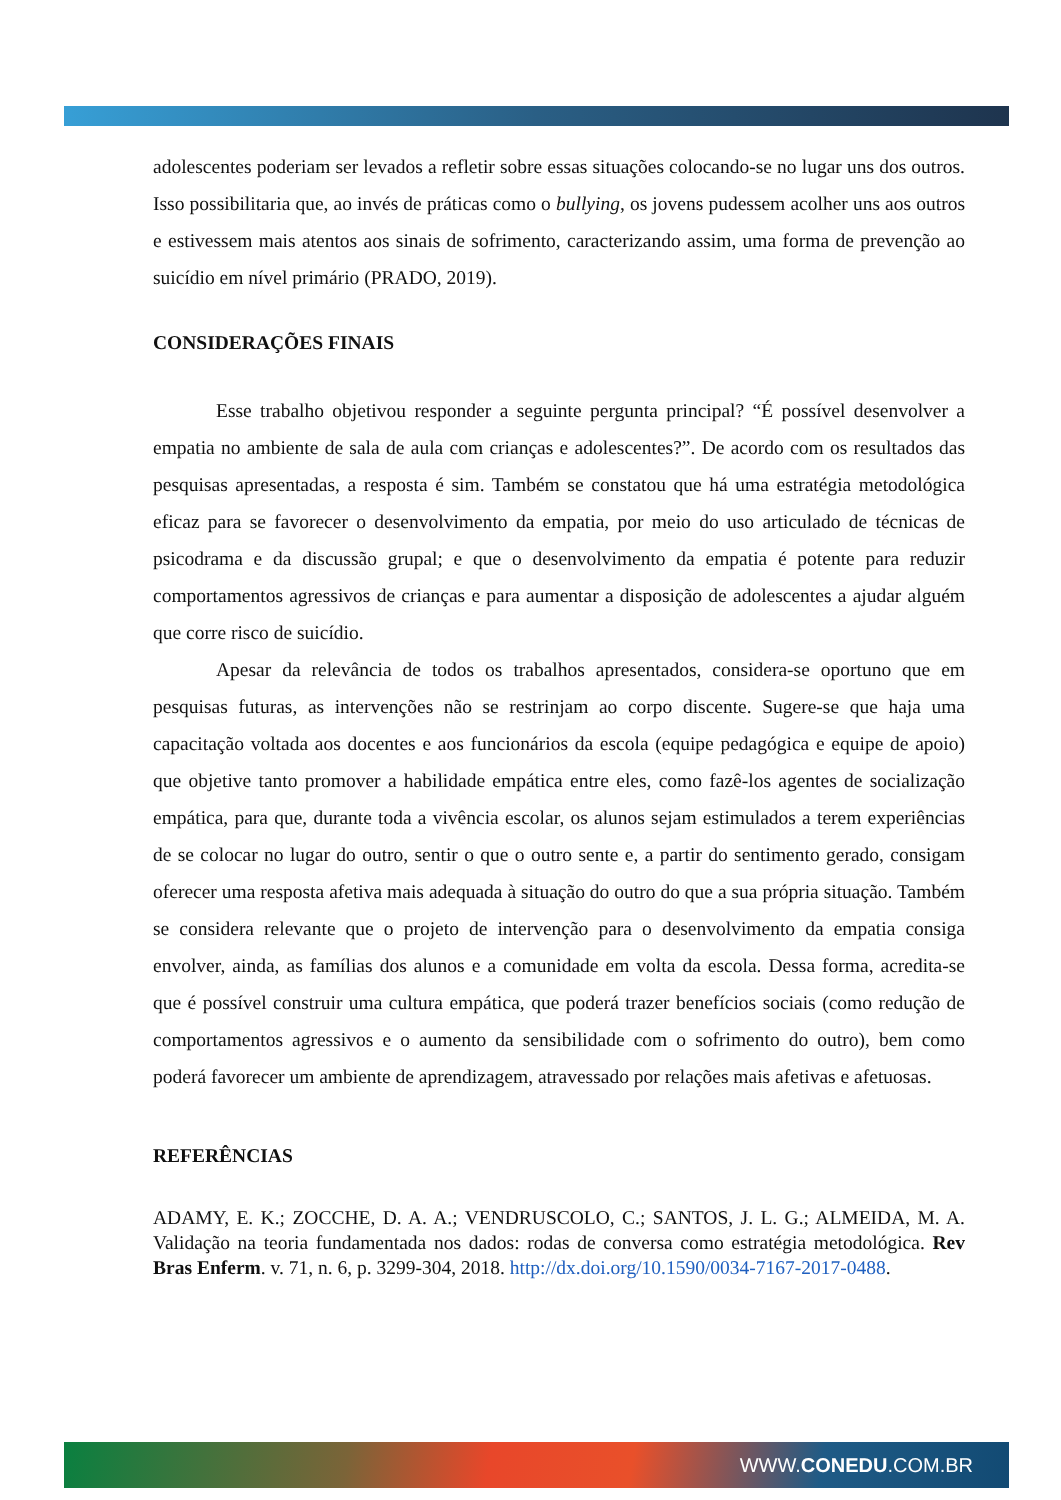adolescentes poderiam ser levados a refletir sobre essas situações colocando-se no lugar uns dos outros. Isso possibilitaria que, ao invés de práticas como o bullying, os jovens pudessem acolher uns aos outros e estivessem mais atentos aos sinais de sofrimento, caracterizando assim, uma forma de prevenção ao suicídio em nível primário (PRADO, 2019).
CONSIDERAÇÕES FINAIS
Esse trabalho objetivou responder a seguinte pergunta principal? “É possível desenvolver a empatia no ambiente de sala de aula com crianças e adolescentes?”. De acordo com os resultados das pesquisas apresentadas, a resposta é sim. Também se constatou que há uma estratégia metodológica eficaz para se favorecer o desenvolvimento da empatia, por meio do uso articulado de técnicas de psicodrama e da discussão grupal; e que o desenvolvimento da empatia é potente para reduzir comportamentos agressivos de crianças e para aumentar a disposição de adolescentes a ajudar alguém que corre risco de suicídio.
Apesar da relevância de todos os trabalhos apresentados, considera-se oportuno que em pesquisas futuras, as intervenções não se restrinjam ao corpo discente. Sugere-se que haja uma capacitação voltada aos docentes e aos funcionários da escola (equipe pedagógica e equipe de apoio) que objetive tanto promover a habilidade empática entre eles, como fazê-los agentes de socialização empática, para que, durante toda a vivência escolar, os alunos sejam estimulados a terem experiências de se colocar no lugar do outro, sentir o que o outro sente e, a partir do sentimento gerado, consigam oferecer uma resposta afetiva mais adequada à situação do outro do que a sua própria situação. Também se considera relevante que o projeto de intervenção para o desenvolvimento da empatia consiga envolver, ainda, as famílias dos alunos e a comunidade em volta da escola. Dessa forma, acredita-se que é possível construir uma cultura empática, que poderá trazer benefícios sociais (como redução de comportamentos agressivos e o aumento da sensibilidade com o sofrimento do outro), bem como poderá favorecer um ambiente de aprendizagem, atravessado por relações mais afetivas e afetuosas.
REFERÊNCIAS
ADAMY, E. K.; ZOCCHE, D. A. A.; VENDRUSCOLO, C.; SANTOS, J. L. G.; ALMEIDA, M. A. Validação na teoria fundamentada nos dados: rodas de conversa como estratégia metodológica. Rev Bras Enferm. v. 71, n. 6, p. 3299-304, 2018. http://dx.doi.org/10.1590/0034-7167-2017-0488.
WWW.CONEDU.COM.BR